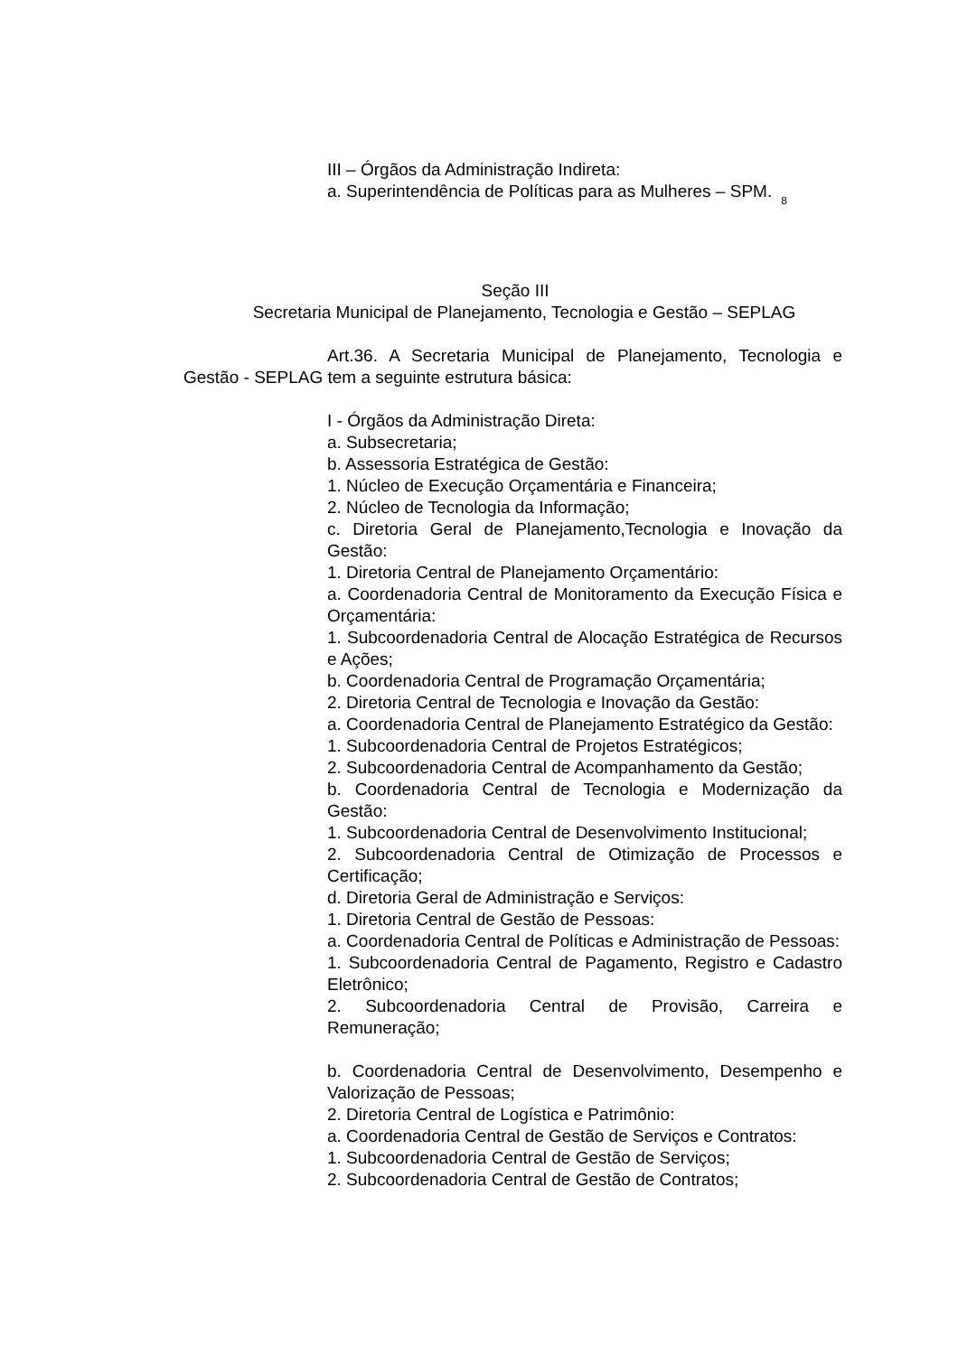III – Órgãos da Administração Indireta:
a. Superintendência de Políticas para as Mulheres – SPM. 8
Seção III
Secretaria Municipal de Planejamento, Tecnologia e Gestão – SEPLAG
Art.36. A Secretaria Municipal de Planejamento, Tecnologia e Gestão - SEPLAG tem a seguinte estrutura básica:
I - Órgãos da Administração Direta:
a. Subsecretaria;
b. Assessoria Estratégica de Gestão:
1. Núcleo de Execução Orçamentária e Financeira;
2. Núcleo de Tecnologia da Informação;
c. Diretoria Geral de Planejamento,Tecnologia e Inovação da Gestão:
1. Diretoria Central de Planejamento Orçamentário:
a. Coordenadoria Central de Monitoramento da Execução Física e Orçamentária:
1. Subcoordenadoria Central de Alocação Estratégica de Recursos e Ações;
b. Coordenadoria Central de Programação Orçamentária;
2. Diretoria Central de Tecnologia e Inovação da Gestão:
a. Coordenadoria Central de Planejamento Estratégico da Gestão:
1. Subcoordenadoria Central de Projetos Estratégicos;
2. Subcoordenadoria Central de Acompanhamento da Gestão;
b. Coordenadoria Central de Tecnologia e Modernização da Gestão:
1. Subcoordenadoria Central de Desenvolvimento Institucional;
2. Subcoordenadoria Central de Otimização de Processos e Certificação;
d. Diretoria Geral de Administração e Serviços:
1. Diretoria Central de Gestão de Pessoas:
a. Coordenadoria Central de Políticas e Administração de Pessoas:
1. Subcoordenadoria Central de Pagamento, Registro e Cadastro Eletrônico;
2. Subcoordenadoria Central de Provisão, Carreira e Remuneração;
b. Coordenadoria Central de Desenvolvimento, Desempenho e Valorização de Pessoas;
2. Diretoria Central de Logística e Patrimônio:
a. Coordenadoria Central de Gestão de Serviços e Contratos:
1. Subcoordenadoria Central de Gestão de Serviços;
2. Subcoordenadoria Central de Gestão de Contratos;